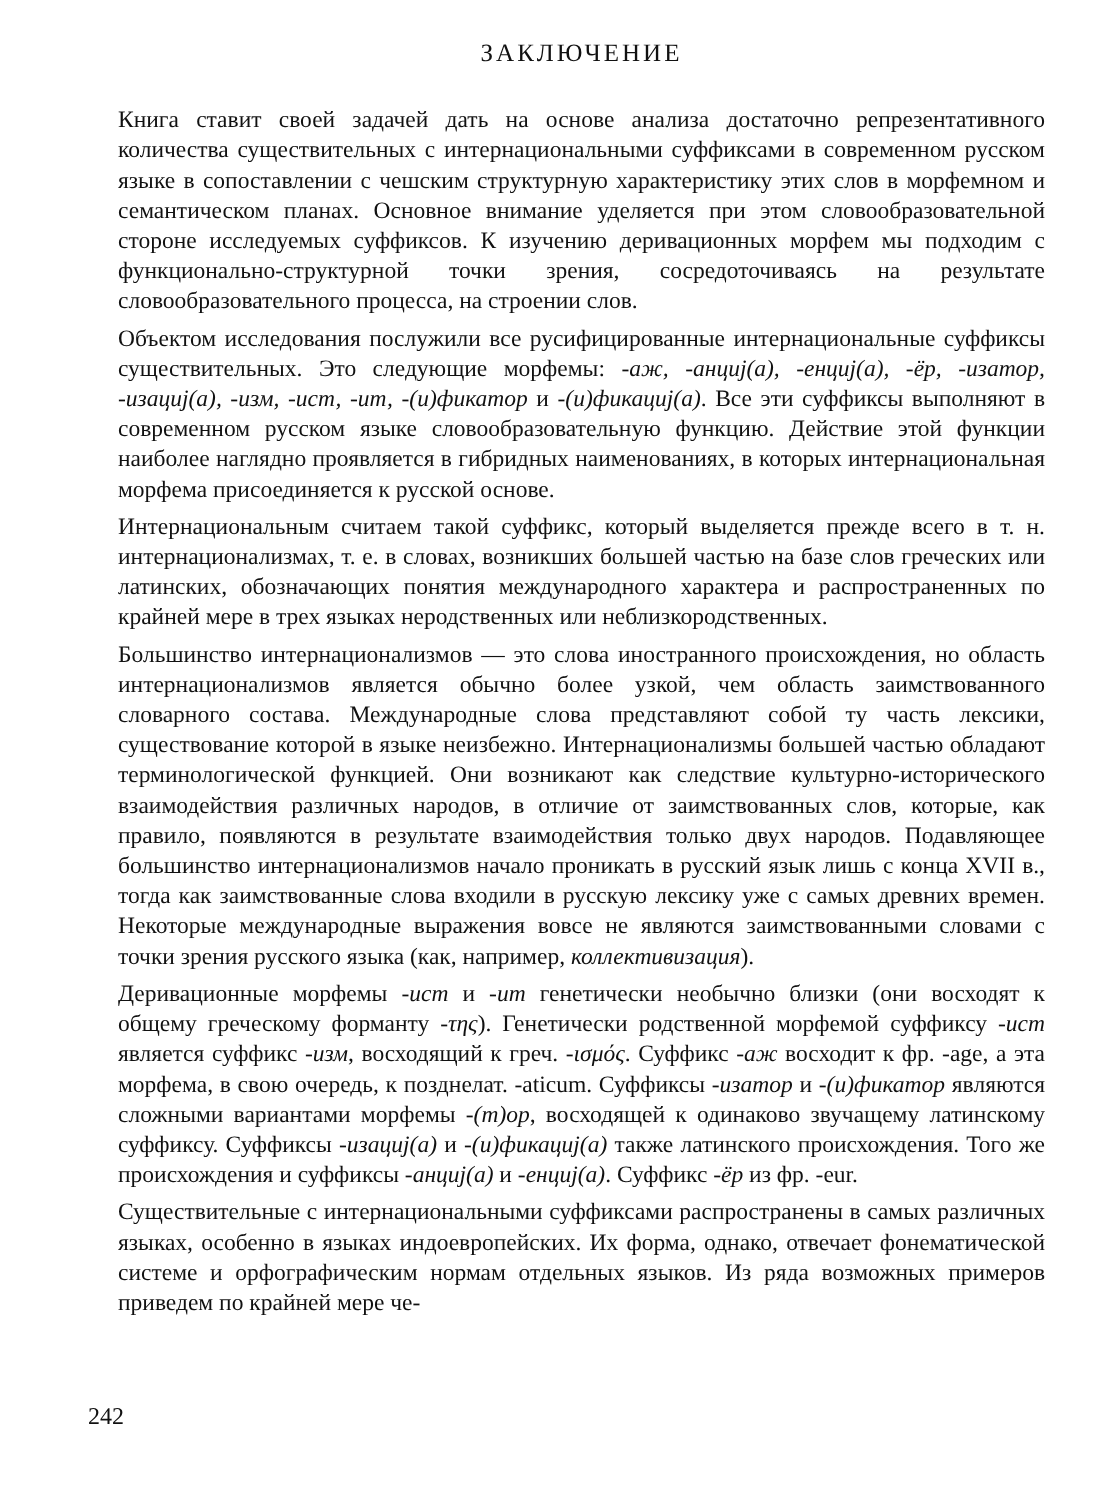ЗАКЛЮЧЕНИЕ
Книга ставит своей задачей дать на основе анализа достаточно репрезентативного количества существительных с интернациональными суффиксами в современном русском языке в сопоставлении с чешским структурную характеристику этих слов в морфемном и семантическом планах. Основное внимание уделяется при этом словообразовательной стороне исследуемых суффиксов. К изучению деривационных морфем мы подходим с функционально-структурной точки зрения, сосредоточиваясь на результате словообразовательного процесса, на строении слов.
Объектом исследования послужили все русифицированные интернациональные суффиксы существительных. Это следующие морфемы: -аж, -анциj(а), -енциj(а), -ёр, -изатор, -изациj(а), -изм, -ист, -ит, -(и)фикатор и -(и)фикациj(а). Все эти суффиксы выполняют в современном русском языке словообразовательную функцию. Действие этой функции наиболее наглядно проявляется в гибридных наименованиях, в которых интернациональная морфема присоединяется к русской основе.
Интернациональным считаем такой суффикс, который выделяется прежде всего в т. н. интернационализмах, т. е. в словах, возникших большей частью на базе слов греческих или латинских, обозначающих понятия международного характера и распространенных по крайней мере в трех языках неродственных или неблизкородственных.
Большинство интернационализмов — это слова иностранного происхождения, но область интернационализмов является обычно более узкой, чем область заимствованного словарного состава. Международные слова представляют собой ту часть лексики, существование которой в языке неизбежно. Интернационализмы большей частью обладают терминологической функцией. Они возникают как следствие культурно-исторического взаимодействия различных народов, в отличие от заимствованных слов, которые, как правило, появляются в результате взаимодействия только двух народов. Подавляющее большинство интернационализмов начало проникать в русский язык лишь с конца XVII в., тогда как заимствованные слова входили в русскую лексику уже с самых древних времен. Некоторые международные выражения вовсе не являются заимствованными словами с точки зрения русского языка (как, например, коллективизация).
Деривационные морфемы -ист и -ит генетически необычно близки (они восходят к общему греческому форманту -της). Генетически родственной морфемой суффиксу -ист является суффикс -изм, восходящий к греч. -ισμός. Суффикс -аж восходит к фр. -age, а эта морфема, в свою очередь, к позднелат. -aticum. Суффиксы -изатор и -(и)фикатор являются сложными вариантами морфемы -(т)ор, восходящей к одинаково звучащему латинскому суффиксу. Суффиксы -изациj(а) и -(и)фикациj(а) также латинского происхождения. Того же происхождения и суффиксы -анциj(а) и -енциj(а). Суффикс -ёр из фр. -eur.
Существительные с интернациональными суффиксами распространены в самых различных языках, особенно в языках индоевропейских. Их форма, однако, отвечает фонематической системе и орфографическим нормам отдельных языков. Из ряда возможных примеров приведем по крайней мере че-
242